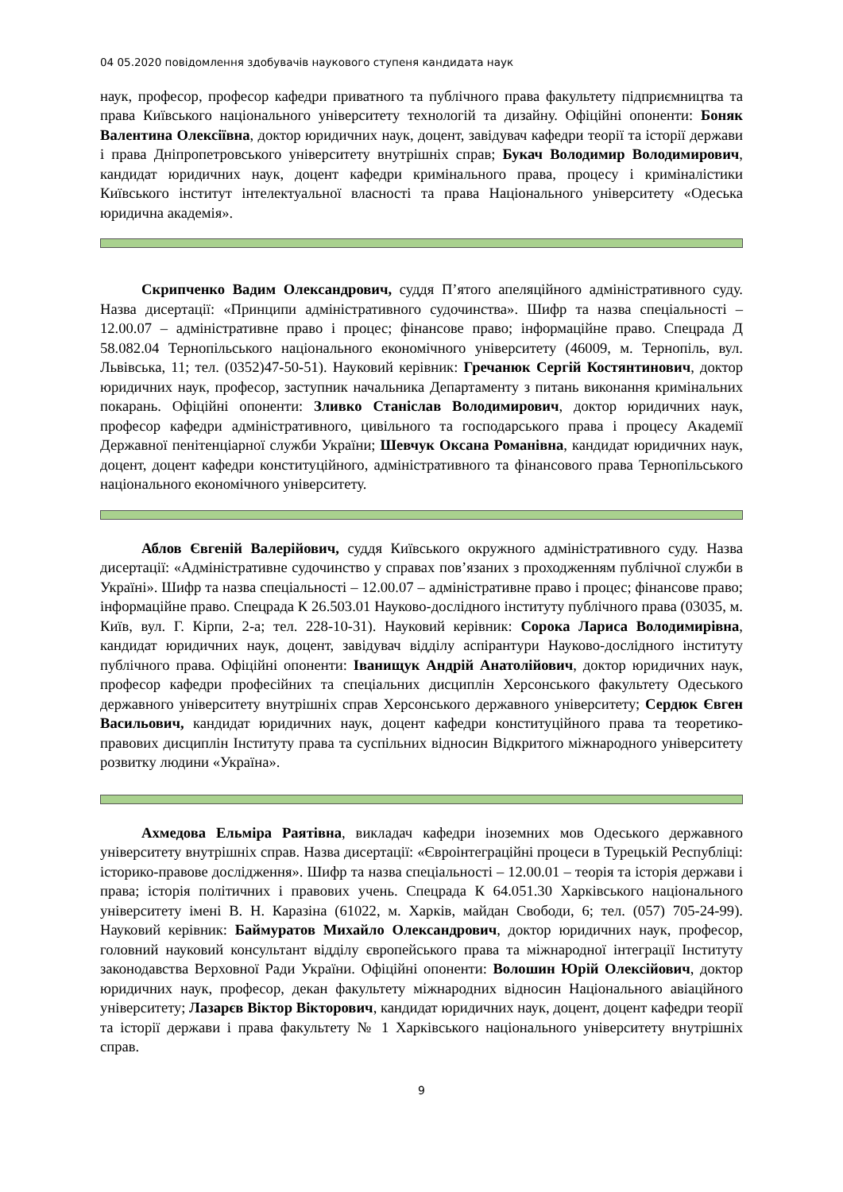04 05.2020 повідомлення здобувачів наукового ступеня кандидата наук
наук, професор, професор кафедри приватного та публічного права факультету підприємництва та права Київського національного університету технологій та дизайну. Офіційні опоненти: Боняк Валентина Олексіївна, доктор юридичних наук, доцент, завідувач кафедри теорії та історії держави і права Дніпропетровського університету внутрішніх справ; Букач Володимир Володимирович, кандидат юридичних наук, доцент кафедри кримінального права, процесу і криміналістики Київського інститут інтелектуальної власності та права Національного університету «Одеська юридична академія».
Скрипченко Вадим Олександрович, суддя П’ятого апеляційного адміністративного суду. Назва дисертації: «Принципи адміністративного судочинства». Шифр та назва спеціальності – 12.00.07 – адміністративне право і процес; фінансове право; інформаційне право. Спецрада Д 58.082.04 Тернопільського національного економічного університету (46009, м. Тернопіль, вул. Львівська, 11; тел. (0352)47-50-51). Науковий керівник: Гречанюк Сергій Костянтинович, доктор юридичних наук, професор, заступник начальника Департаменту з питань виконання кримінальних покарань. Офіційні опоненти: Зливко Станіслав Володимирович, доктор юридичних наук, професор кафедри адміністративного, цивільного та господарського права і процесу Академії Державної пенітенціарної служби України; Шевчук Оксана Романівна, кандидат юридичних наук, доцент, доцент кафедри конституційного, адміністративного та фінансового права Тернопільського національного економічного університету.
Аблов Євгеній Валерійович, суддя Київського окружного адміністративного суду. Назва дисертації: «Адміністративне судочинство у справах пов’язаних з проходженням публічної служби в Україні». Шифр та назва спеціальності – 12.00.07 – адміністративне право і процес; фінансове право; інформаційне право. Спецрада К 26.503.01 Науково-дослідного інституту публічного права (03035, м. Київ, вул. Г. Кірпи, 2-а; тел. 228-10-31). Науковий керівник: Сорока Лариса Володимирівна, кандидат юридичних наук, доцент, завідувач відділу аспірантури Науково-дослідного інституту публічного права. Офіційні опоненти: Іванищук Андрій Анатолійович, доктор юридичних наук, професор кафедри професійних та спеціальних дисциплін Херсонського факультету Одеського державного університету внутрішніх справ Херсонського державного університету; Сердюк Євген Васильович, кандидат юридичних наук, доцент кафедри конституційного права та теоретико-правових дисциплін Інституту права та суспільних відносин Відкритого міжнародного університету розвитку людини «Україна».
Ахмедова Ельміра Раятівна, викладач кафедри іноземних мов Одеського державного університету внутрішніх справ. Назва дисертації: «Євроінтеграційні процеси в Турецькій Республіці: історико-правове дослідження». Шифр та назва спеціальності – 12.00.01 – теорія та історія держави і права; історія політичних і правових учень. Спецрада К 64.051.30 Харківського національного університету імені В. Н. Каразіна (61022, м. Харків, майдан Свободи, 6; тел. (057) 705-24-99). Науковий керівник: Баймуратов Михайло Олександрович, доктор юридичних наук, професор, головний науковий консультант відділу європейського права та міжнародної інтеграції Інституту законодавства Верховної Ради України. Офіційні опоненти: Волошин Юрій Олексійович, доктор юридичних наук, професор, декан факультету міжнародних відносин Національного авіаційного університету; Лазарєв Віктор Вікторович, кандидат юридичних наук, доцент, доцент кафедри теорії та історії держави і права факультету № 1 Харківського національного університету внутрішніх справ.
9